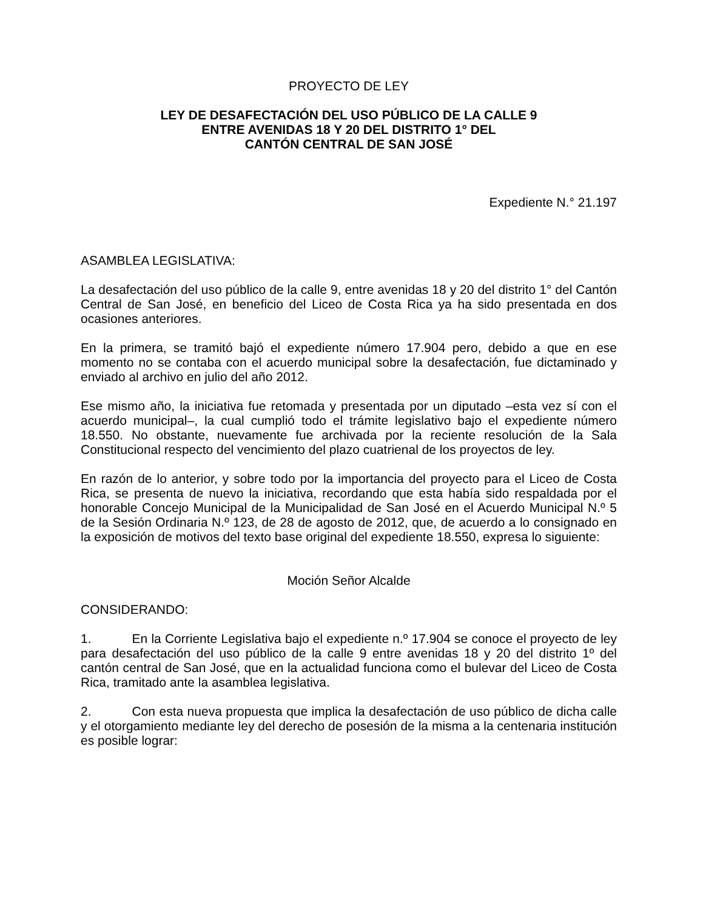PROYECTO DE LEY
LEY DE DESAFECTACIÓN DEL USO PÚBLICO DE LA CALLE 9
ENTRE AVENIDAS 18 Y 20 DEL DISTRITO 1° DEL
CANTÓN CENTRAL DE SAN JOSÉ
Expediente N.° 21.197
ASAMBLEA LEGISLATIVA:
La desafectación del uso público de la calle 9, entre avenidas 18 y 20 del distrito 1° del Cantón Central de San José, en beneficio del Liceo de Costa Rica ya ha sido presentada en dos ocasiones anteriores.
En la primera, se tramitó bajó el expediente número 17.904 pero, debido a que en ese momento no se contaba con el acuerdo municipal sobre la desafectación, fue dictaminado y enviado al archivo en julio del año 2012.
Ese mismo año, la iniciativa fue retomada y presentada por un diputado –esta vez sí con el acuerdo municipal–, la cual cumplió todo el trámite legislativo bajo el expediente número 18.550. No obstante, nuevamente fue archivada por la reciente resolución de la Sala Constitucional respecto del vencimiento del plazo cuatrienal de los proyectos de ley.
En razón de lo anterior, y sobre todo por la importancia del proyecto para el Liceo de Costa Rica, se presenta de nuevo la iniciativa, recordando que esta había sido respaldada por el honorable Concejo Municipal de la Municipalidad de San José en el Acuerdo Municipal N.º 5 de la Sesión Ordinaria N.º 123, de 28 de agosto de 2012, que, de acuerdo a lo consignado en la exposición de motivos del texto base original del expediente 18.550, expresa lo siguiente:
Moción Señor Alcalde
CONSIDERANDO:
1. En la Corriente Legislativa bajo el expediente n.º 17.904 se conoce el proyecto de ley para desafectación del uso público de la calle 9 entre avenidas 18 y 20 del distrito 1º del cantón central de San José, que en la actualidad funciona como el bulevar del Liceo de Costa Rica, tramitado ante la asamblea legislativa.
2. Con esta nueva propuesta que implica la desafectación de uso público de dicha calle y el otorgamiento mediante ley del derecho de posesión de la misma a la centenaria institución es posible lograr: